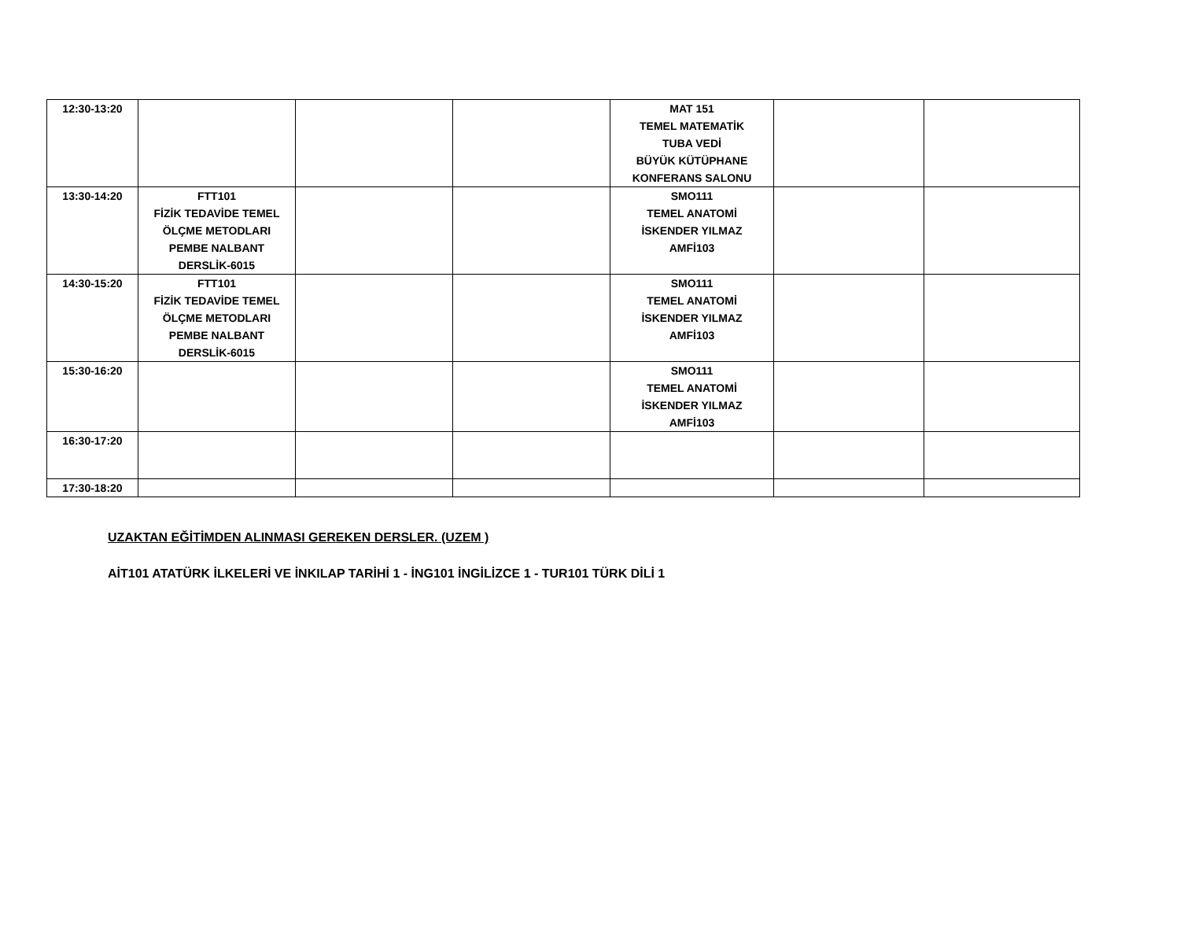| 12:30-13:20 | | | | MAT 151 TEMEL MATEMATİK TUBA VEDİ BÜYÜK KÜTÜPHANE KONFERANS SALONU | | |
| 13:30-14:20 | FTT101 FİZİK TEDAVİDE TEMEL ÖLÇME METODLARI PEMBE NALBANT DERSLİK-6015 | | | SMO111 TEMEL ANATOMİ İSKENDER YILMAZ AMFİ103 | | |
| 14:30-15:20 | FTT101 FİZİK TEDAVİDE TEMEL ÖLÇME METODLARI PEMBE NALBANT DERSLİK-6015 | | | SMO111 TEMEL ANATOMİ İSKENDER YILMAZ AMFİ103 | | |
| 15:30-16:20 | | | | SMO111 TEMEL ANATOMİ İSKENDER YILMAZ AMFİ103 | | |
| 16:30-17:20 | | | | | | |
| 17:30-18:20 | | | | | | |
UZAKTAN EĞİTİMDEN ALINMASI GEREKEN DERSLER. (UZEM )
AİT101 ATATÜRK İLKELERİ VE İNKILAP TARİHİ 1 - İNG101 İNGİLİZCE 1 - TUR101 TÜRK DİLİ 1